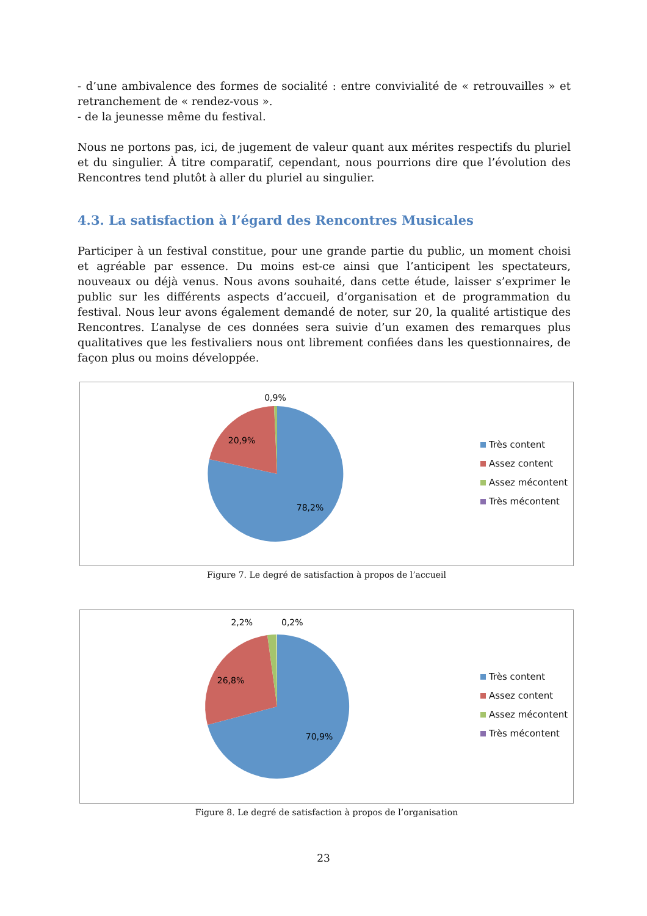- d’une ambivalence des formes de socialité : entre convivialité de « retrouvailles » et retranchement de « rendez-vous ».
- de la jeunesse même du festival.
Nous ne portons pas, ici, de jugement de valeur quant aux mérites respectifs du pluriel et du singulier. À titre comparatif, cependant, nous pourrions dire que l’évolution des Rencontres tend plutôt à aller du pluriel au singulier.
4.3. La satisfaction à l’égard des Rencontres Musicales
Participer à un festival constitue, pour une grande partie du public, un moment choisi et agréable par essence. Du moins est-ce ainsi que l’anticipent les spectateurs, nouveaux ou déjà venus. Nous avons souhaité, dans cette étude, laisser s’exprimer le public sur les différents aspects d’accueil, d’organisation et de programmation du festival. Nous leur avons également demandé de noter, sur 20, la qualité artistique des Rencontres. L’analyse de ces données sera suivie d’un examen des remarques plus qualitatives que les festivaliers nous ont librement confiées dans les questionnaires, de façon plus ou moins développée.
0,9%
20,9%
78,2%
Très content
Assez content
Assez mécontent
Très mécontent
Figure 7. Le degré de satisfaction à propos de l’accueil
2,2%
0,2%
26,8%
70,9%
Très content
Assez content
Assez mécontent
Très mécontent
Figure 8. Le degré de satisfaction à propos de l’organisation
23